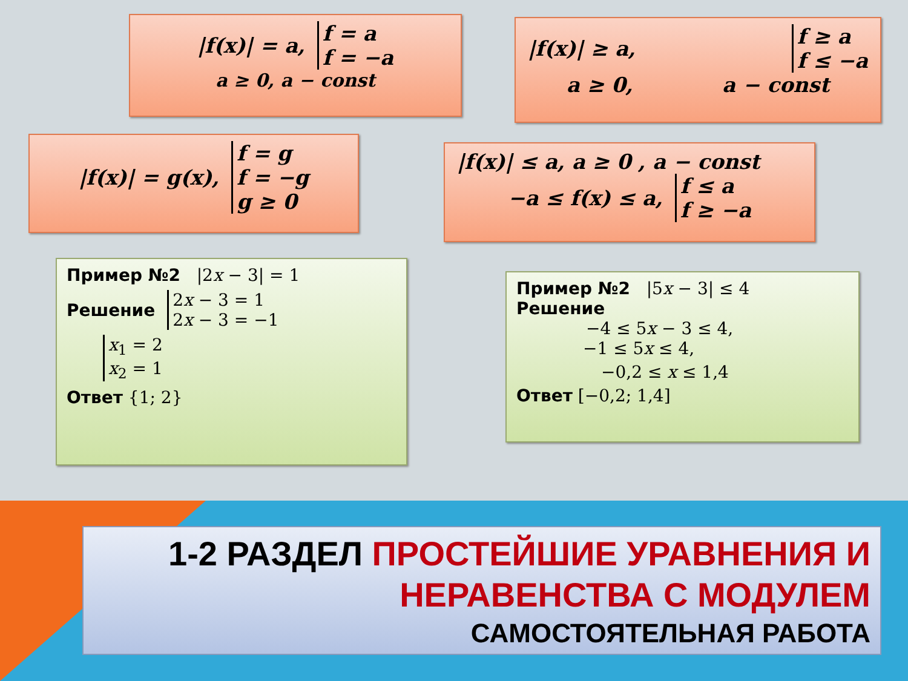|f(x)| = a, f = a
f = −a
a ≥ 0, a − const
|f(x)| ≥ a, f ≥ a
f ≤ −a
a ≥ 0, a − const
|f(x)| = g(x), f = g
f = −g
g ≥ 0
|f(x)| ≤ a, a ≥ 0 , a − const
−a ≤ f(x) ≤ a, f ≤ a
f ≥ −a
Пример №2 |2x − 3| = 1
Решение 2x − 3 = 1
2x − 3 = −1
x<sub>1</sub> = 2
x<sub>2</sub> = 1
Ответ {1; 2}
Пример №2 |5x − 3| ≤ 4
Решение
−4 ≤ 5x − 3 ≤ 4,
−1 ≤ 5x ≤ 4,
−0,2 ≤ x ≤ 1,4
Ответ [−0,2; 1,4]
1-2 РАЗДЕЛ ПРОСТЕЙШИЕ УРАВНЕНИЯ И НЕРАВЕНСТВА С МОДУЛЕМ
САМОСТОЯТЕЛЬНАЯ РАБОТА